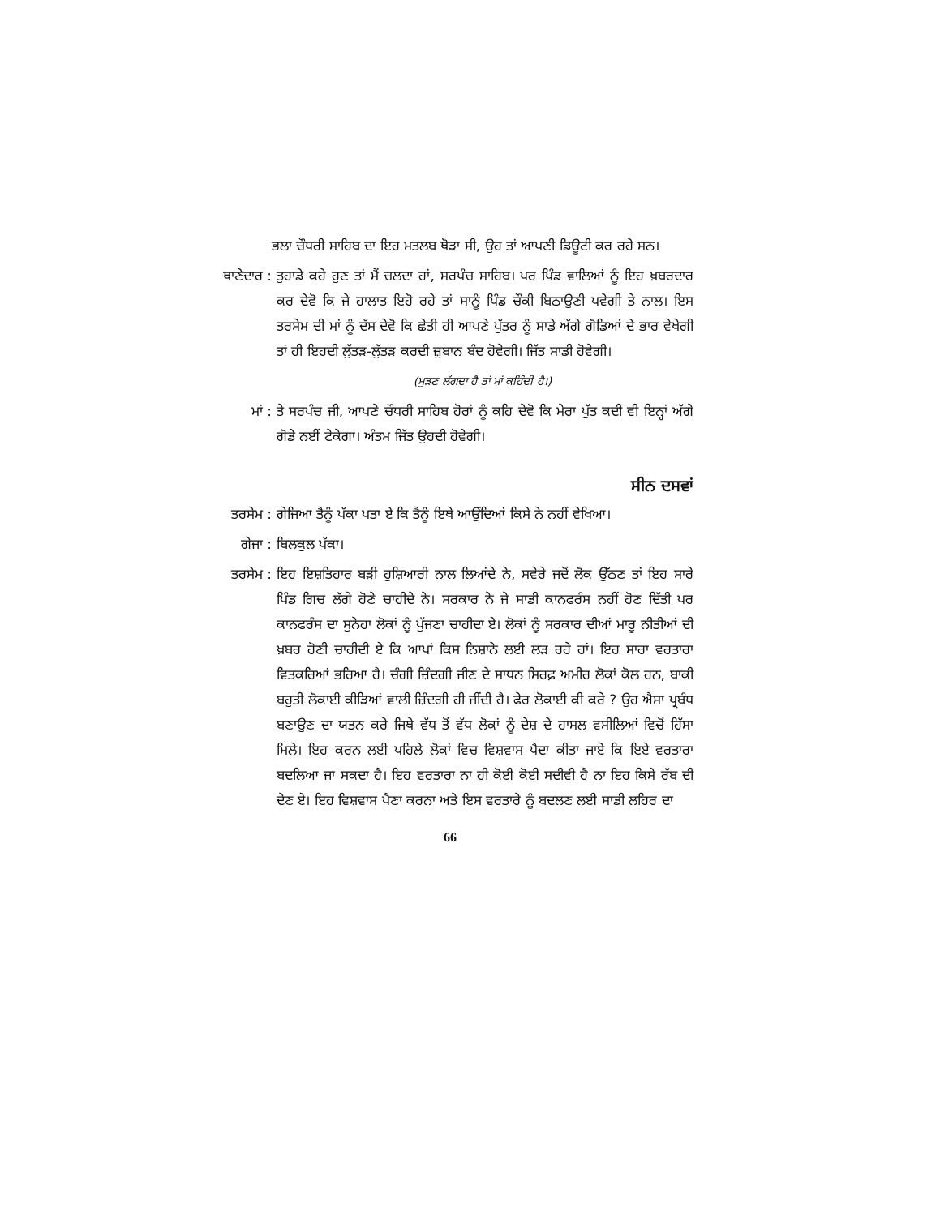ਭਲਾ ਚੌਧਰੀ ਸਾਹਿਬ ਦਾ ਇਹ ਮਤਲਬ ਥੋੜਾ ਸੀ, ਉਹ ਤਾਂ ਆਪਣੀ ਡਿਊਟੀ ਕਰ ਰਹੇ ਸਨ।
ਥਾਣੇਦਾਰ :
ਤੁਹਾਡੇ ਕਹੇ ਹੁਣ ਤਾਂ ਮੈਂ ਚਲਦਾ ਹਾਂ, ਸਰਪੰਚ ਸਾਹਿਬ। ਪਰ ਪਿੰਡ ਵਾਲਿਆਂ ਨੂੰ ਇਹ ਖ਼ਬਰਦਾਰ ਕਰ ਦੇਵੋ ਕਿ ਜੇ ਹਾਲਾਤ ਇਹੋ ਰਹੇ ਤਾਂ ਸਾਨੂੰ ਪਿੰਡ ਚੌਕੀ ਬਿਠਾਉਣੀ ਪਵੇਗੀ ਤੇ ਨਾਲ। ਇਸ ਤਰਸੇਮ ਦੀ ਮਾਂ ਨੂੰ ਦੱਸ ਦੇਵੋ ਕਿ ਛੇਤੀ ਹੀ ਆਪਣੇ ਪੁੱਤਰ ਨੂੰ ਸਾਡੇ ਅੱਗੇ ਗੋਡਿਆਂ ਦੇ ਭਾਰ ਵੇਖੇਗੀ ਤਾਂ ਹੀ ਇਹਦੀ ਲੁੱਤੜ-ਲੁੱਤੜ ਕਰਦੀ ਜ਼ੁਬਾਨ ਬੰਦ ਹੋਵੇਗੀ। ਜਿੱਤ ਸਾਡੀ ਹੋਵੇਗੀ।
(ਮੁੜਣ ਲੱਗਦਾ ਹੈ ਤਾਂ ਮਾਂ ਕਹਿੰਦੀ ਹੈ।)
ਮਾਂ : ਤੇ ਸਰਪੰਚ ਜੀ, ਆਪਣੇ ਚੌਧਰੀ ਸਾਹਿਬ ਹੋਰਾਂ ਨੂੰ ਕਹਿ ਦੇਵੋ ਕਿ ਮੇਰਾ ਪੁੱਤ ਕਦੀ ਵੀ ਇਨ੍ਹਾਂ ਅੱਗੇ ਗੋਡੇ ਨਈਂ ਟੇਕੇਗਾ। ਅੰਤਮ ਜਿੱਤ ਉਹਦੀ ਹੋਵੇਗੀ।
ਸੀਨ ਦਸਵਾਂ
ਤਰਸੇਮ : ਗੇਜਿਆ ਤੈਨੂੰ ਪੱਕਾ ਪਤਾ ਏ ਕਿ ਤੈਨੂੰ ਇਥੇ ਆਉਂਦਿਆਂ ਕਿਸੇ ਨੇ ਨਹੀਂ ਵੇਖਿਆ।
ਗੇਜਾ : ਬਿਲਕੁਲ ਪੱਕਾ।
ਤਰਸੇਮ : ਇਹ ਇਸ਼ਤਿਹਾਰ ਬੜੀ ਹੁਸ਼ਿਆਰੀ ਨਾਲ ਲਿਆਂਦੇ ਨੇ, ਸਵੇਰੇ ਜਦੋਂ ਲੋਕ ਉੱਠਣ ਤਾਂ ਇਹ ਸਾਰੇ ਪਿੰਡ ਗਿਚ ਲੱਗੇ ਹੋਣੇ ਚਾਹੀਦੇ ਨੇ। ਸਰਕਾਰ ਨੇ ਜੇ ਸਾਡੀ ਕਾਨਫਰੰਸ ਨਹੀਂ ਹੋਣ ਦਿੱਤੀ ਪਰ ਕਾਨਫਰੰਸ ਦਾ ਸੁਨੇਹਾ ਲੋਕਾਂ ਨੂੰ ਪੁੱਜਣਾ ਚਾਹੀਦਾ ਏ। ਲੋਕਾਂ ਨੂੰ ਸਰਕਾਰ ਦੀਆਂ ਮਾਰੂ ਨੀਤੀਆਂ ਦੀ ਖ਼ਬਰ ਹੋਣੀ ਚਾਹੀਦੀ ਏ ਕਿ ਆਪਾਂ ਕਿਸ ਨਿਸ਼ਾਨੇ ਲਈ ਲੜ ਰਹੇ ਹਾਂ। ਇਹ ਸਾਰਾ ਵਰਤਾਰਾ ਵਿਤਕਰਿਆਂ ਭਰਿਆ ਹੈ। ਚੰਗੀ ਜ਼ਿੰਦਗੀ ਜੀਣ ਦੇ ਸਾਧਨ ਸਿਰਫ਼ ਅਮੀਰ ਲੋਕਾਂ ਕੋਲ ਹਨ, ਬਾਕੀ ਬਹੁਤੀ ਲੋਕਾਈ ਕੀੜਿਆਂ ਵਾਲੀ ਜ਼ਿੰਦਗੀ ਹੀ ਜੀਂਦੀ ਹੈ। ਫੇਰ ਲੋਕਾਈ ਕੀ ਕਰੇ ? ਉਹ ਐਸਾ ਪ੍ਰਬੰਧ ਬਣਾਉਣ ਦਾ ਯਤਨ ਕਰੇ ਜਿਥੇ ਵੱਧ ਤੋਂ ਵੱਧ ਲੋਕਾਂ ਨੂੰ ਦੇਸ਼ ਦੇ ਹਾਸਲ ਵਸੀਲਿਆਂ ਵਿਚੋਂ ਹਿੱਸਾ ਮਿਲੇ। ਇਹ ਕਰਨ ਲਈ ਪਹਿਲੇ ਲੋਕਾਂ ਵਿਚ ਵਿਸ਼ਵਾਸ ਪੈਦਾ ਕੀਤਾ ਜਾਏ ਕਿ ਇਏ ਵਰਤਾਰਾ ਬਦਲਿਆ ਜਾ ਸਕਦਾ ਹੈ। ਇਹ ਵਰਤਾਰਾ ਨਾ ਹੀ ਕੋਈ ਕੋਈ ਸਦੀਵੀ ਹੈ ਨਾ ਇਹ ਕਿਸੇ ਰੱਬ ਦੀ ਦੇਣ ਏ। ਇਹ ਵਿਸ਼ਵਾਸ ਪੈਣਾ ਕਰਨਾ ਅਤੇ ਇਸ ਵਰਤਾਰੇ ਨੂੰ ਬਦਲਣ ਲਈ ਸਾਡੀ ਲਹਿਰ ਦਾ
66